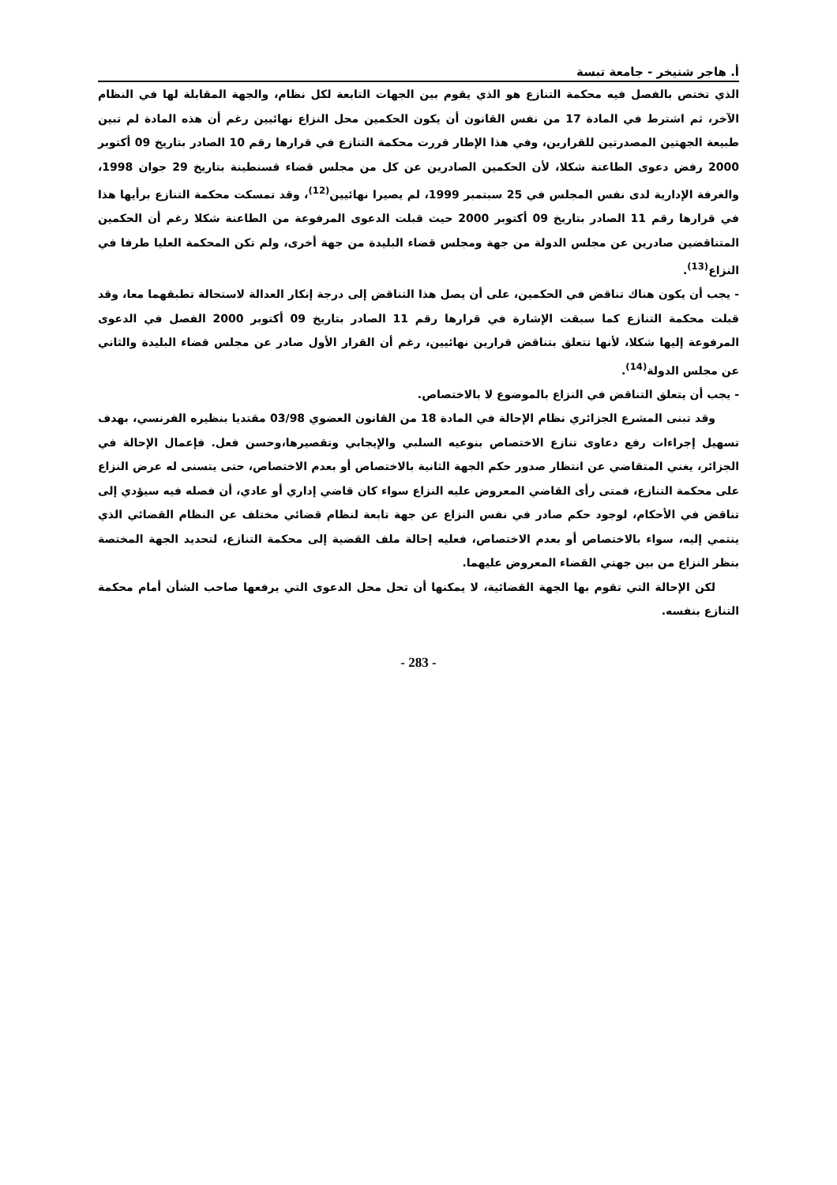أ. هاجر شنيخر - جامعة تبسة
الذي تختص بالفصل فيه محكمة التنازع هو الذي يقوم بين الجهات التابعة لكل نظام، والجهة المقابلة لها في النظام الآخر، ثم اشترط في المادة 17 من نفس القانون أن يكون الحكمين محل النزاع نهائيين رغم أن هذه المادة لم تبين طبيعة الجهتين المصدرتين للقرارين، وفي هذا الإطار قررت محكمة التنازع في قرارها رقم 10 الصادر بتاريخ 09 أكتوبر 2000 رفض دعوى الطاعنة شكلا، لأن الحكمين الصادرين عن كل من مجلس قضاء قسنطينة بتاريخ 29 جوان 1998، والغرفة الإدارية لدى نفس المجلس في 25 سبتمبر 1999، لم يصيرا نهائيين<sup>(12)</sup>، وقد تمسكت محكمة التنازع برأيها هذا في قرارها رقم 11 الصادر بتاريخ 09 أكتوبر 2000 حيث قبلت الدعوى المرفوعة من الطاعنة شكلا رغم أن الحكمين المتناقضين صادرين عن مجلس الدولة من جهة ومجلس قضاء البليدة من جهة أخرى، ولم تكن المحكمة العليا طرفا في النزاع<sup>(13)</sup>.
- يجب أن يكون هناك تناقض في الحكمين، على أن يصل هذا التناقض إلى درجة إنكار العدالة لاستحالة تطبقهما معا، وقد قبلت محكمة التنازع كما سبقت الإشارة في قرارها رقم 11 الصادر بتاريخ 09 أكتوبر 2000 الفصل في الدعوى المرفوعة إليها شكلا، لأنها تتعلق بتناقض قرارين نهائيين، رغم أن القرار الأول صادر عن مجلس قضاء البليدة والثاني عن مجلس الدولة<sup>(14)</sup>.
- يجب أن يتعلق التناقض في النزاع بالموضوع لا بالاختصاص.
وقد تبنى المشرع الجزائري نظام الإحالة في المادة 18 من القانون العضوي 03/98 مقتديا بنظيره الفرنسي، بهدف تسهيل إجراءات رفع دعاوى تنازع الاختصاص بنوعيه السلبي والإيجابي وتقصيرها،وحسن فعل. فإعمال الإحالة في الجزائر، يغني المتقاضي عن انتظار صدور حكم الجهة الثانية بالاختصاص أو بعدم الاختصاص، حتى يتسنى له عرض النزاع على محكمة التنازع، فمتى رأى القاضي المعروض عليه النزاع سواء كان قاضي إداري أو عادي، أن فصله فيه سيؤدي إلى تناقض في الأحكام، لوجود حكم صادر في نفس النزاع عن جهة تابعة لنظام قضائي مختلف عن النظام القضائي الذي ينتمي إليه، سواء بالاختصاص أو بعدم الاختصاص، فعليه إحالة ملف القضية إلى محكمة التنازع، لتحديد الجهة المختصة بنظر النزاع من بين جهتي القضاء المعروض عليهما.
لكن الإحالة التي تقوم بها الجهة القضائية، لا يمكنها أن تحل محل الدعوى التي يرفعها صاحب الشأن أمام محكمة التنازع بنفسه.
- 283 -